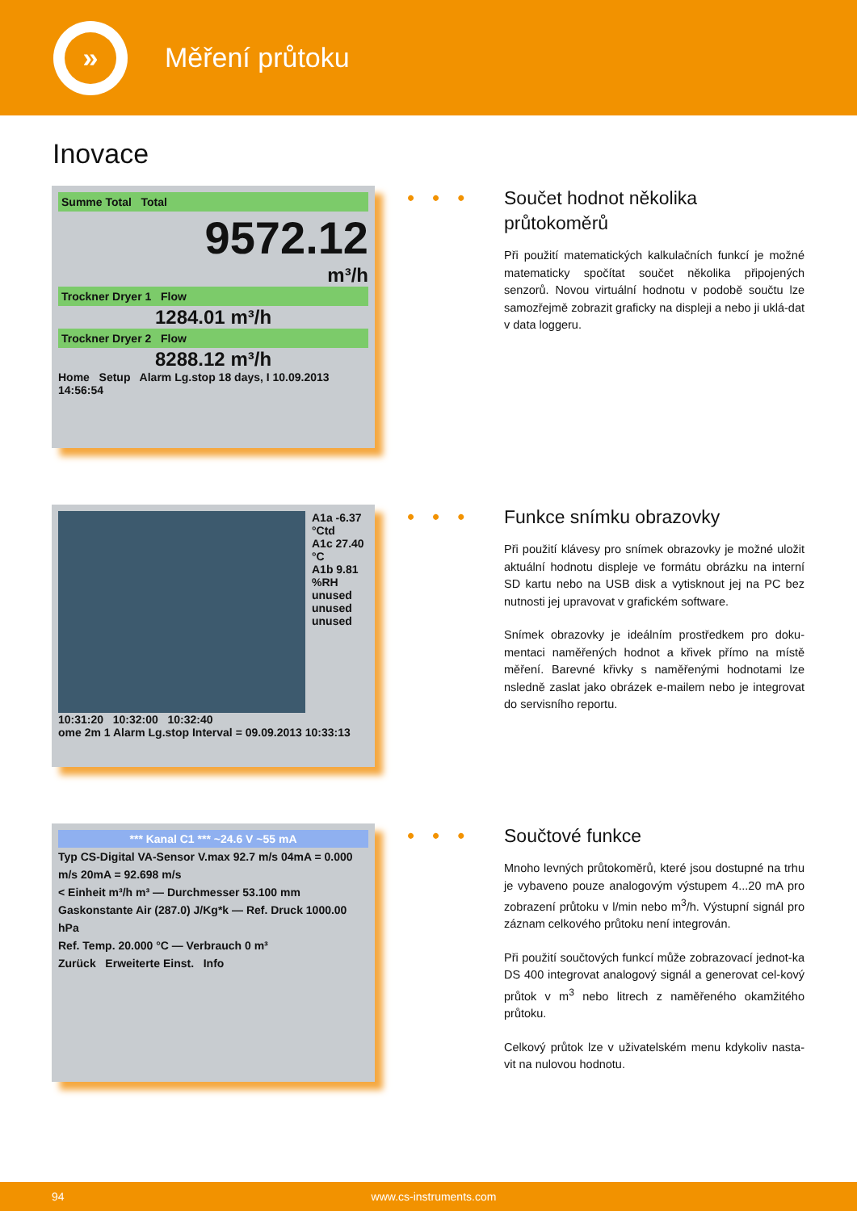»
Měření průtoku
Inovace
Summe Total Total
9572.12
m³/h
Trockner Dryer 1 Flow
1284.01 m³/h
Trockner Dryer 2 Flow
8288.12 m³/h
Home Setup Alarm Lg.stop 18 days, I 10.09.2013 14:56:54
•••
Součet hodnot několika průtokoměrů
Při použití matematických kalkulačních funkcí je možné matematicky spočítat součet několika připojených senzorů. Novou virtuální hodnotu v podobě součtu lze samozřejmě zobrazit graficky na displeji a nebo ji uklá-dat v data loggeru.
A1a -6.37 °Ctd
A1c 27.40 °C
A1b 9.81 %RH
unused
unused
unused
10:31:20 10:32:00 10:32:40
ome 2m 1 Alarm Lg.stop Interval = 09.09.2013 10:33:13
•••
Funkce snímku obrazovky
Při použití klávesy pro snímek obrazovky je možné uložit aktuální hodnotu displeje ve formátu obrázku na interní SD kartu nebo na USB disk a vytisknout jej na PC bez nutnosti jej upravovat v grafickém software.
Snímek obrazovky je ideálním prostředkem pro doku-mentaci naměřených hodnot a křivek přímo na místě měření. Barevné křivky s naměřenými hodnotami lze nsledně zaslat jako obrázek e-mailem nebo je integrovat do servisního reportu.
*** Kanal C1 *** ~24.6 V ~55 mA
Typ CS-Digital VA-Sensor V.max 92.7 m/s 04mA = 0.000 m/s 20mA = 92.698 m/s
< Einheit m³/h m³ — Durchmesser 53.100 mm
Gaskonstante Air (287.0) J/Kg*k — Ref. Druck 1000.00 hPa
Ref. Temp. 20.000 °C — Verbrauch 0 m³
Zurück Erweiterte Einst. Info
•••
Součtové funkce
Mnoho levných průtokoměrů, které jsou dostupné na trhu je vybaveno pouze analogovým výstupem 4...20 mA pro zobrazení průtoku v l/min nebo m<sup>3</sup>/h. Výstupní signál pro záznam celkového průtoku není integrován.
Při použití součtových funkcí může zobrazovací jednot-ka DS 400 integrovat analogový signál a generovat cel-kový průtok v m<sup>3</sup> nebo litrech z naměřeného okamžitého průtoku.
Celkový průtok lze v uživatelském menu kdykoliv nasta-vit na nulovou hodnotu.
94 www.cs-instruments.com